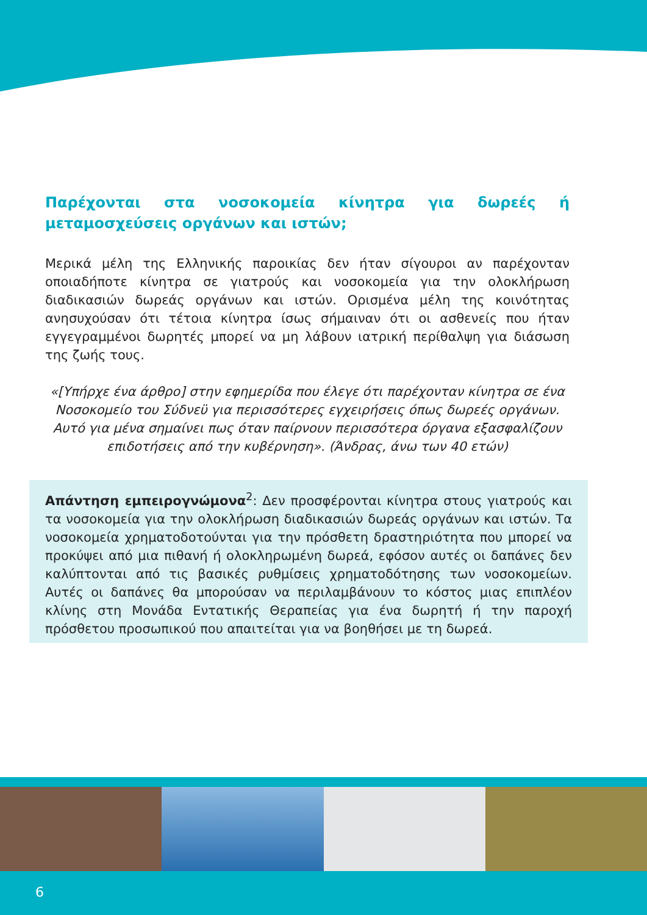Παρέχονται στα νοσοκομεία κίνητρα για δωρεές ή μεταμοσχεύσεις οργάνων και ιστών;
Μερικά μέλη της Ελληνικής παροικίας δεν ήταν σίγουροι αν παρέχονταν οποιαδήποτε κίνητρα σε γιατρούς και νοσοκομεία για την ολοκλήρωση διαδικασιών δωρεάς οργάνων και ιστών. Ορισμένα μέλη της κοινότητας ανησυχούσαν ότι τέτοια κίνητρα ίσως σήμαιναν ότι οι ασθενείς που ήταν εγγεγραμμένοι δωρητές μπορεί να μη λάβουν ιατρική περίθαλψη για διάσωση της ζωής τους.
«[Υπήρχε ένα άρθρο] στην εφημερίδα που έλεγε ότι παρέχονταν κίνητρα σε ένα Νοσοκομείο του Σύδνεϋ για περισσότερες εγχειρήσεις όπως δωρεές οργάνων. Αυτό για μένα σημαίνει πως όταν παίρνουν περισσότερα όργανα εξασφαλίζουν επιδοτήσεις από την κυβέρνηση». (Άνδρας, άνω των 40 ετών)
Απάντηση εμπειρογνώμονα<sup>2</sup>: Δεν προσφέρονται κίνητρα στους γιατρούς και τα νοσοκομεία για την ολοκλήρωση διαδικασιών δωρεάς οργάνων και ιστών. Τα νοσοκομεία χρηματοδοτούνται για την πρόσθετη δραστηριότητα που μπορεί να προκύψει από μια πιθανή ή ολοκληρωμένη δωρεά, εφόσον αυτές οι δαπάνες δεν καλύπτονται από τις βασικές ρυθμίσεις χρηματοδότησης των νοσοκομείων. Αυτές οι δαπάνες θα μπορούσαν να περιλαμβάνουν το κόστος μιας επιπλέον κλίνης στη Μονάδα Εντατικής Θεραπείας για ένα δωρητή ή την παροχή πρόσθετου προσωπικού που απαιτείται για να βοηθήσει με τη δωρεά.
6